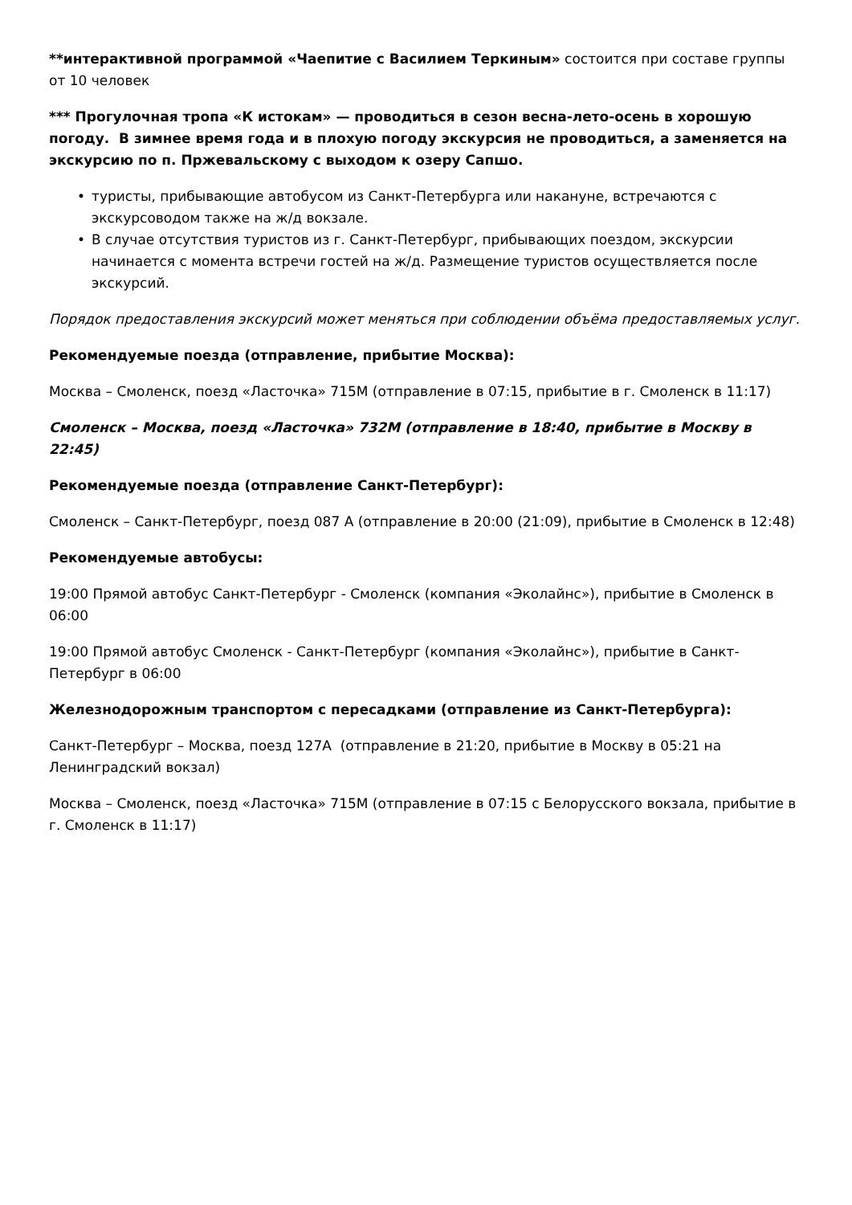**интерактивной программой «Чаепитие с Василием Теркиным» состоится при составе группы от 10 человек
*** Прогулочная тропа «К истокам» — проводиться в сезон весна-лето-осень в хорошую погоду. В зимнее время года и в плохую погоду экскурсия не проводиться, а заменяется на экскурсию по п. Пржевальскому с выходом к озеру Сапшо.
• туристы, прибывающие автобусом из Санкт-Петербурга или накануне, встречаются с экскурсоводом также на ж/д вокзале.
• В случае отсутствия туристов из г. Санкт-Петербург, прибывающих поездом, экскурсии начинается с момента встречи гостей на ж/д. Размещение туристов осуществляется после экскурсий.
Порядок предоставления экскурсий может меняться при соблюдении объёма предоставляемых услуг.
Рекомендуемые поезда (отправление, прибытие Москва):
Москва – Смоленск, поезд «Ласточка» 715М (отправление в 07:15, прибытие в г. Смоленск в 11:17)
Смоленск – Москва, поезд «Ласточка» 732М (отправление в 18:40, прибытие в Москву в 22:45)
Рекомендуемые поезда (отправление Санкт-Петербург):
Смоленск – Санкт-Петербург, поезд 087 А (отправление в 20:00 (21:09), прибытие в Смоленск в 12:48)
Рекомендуемые автобусы:
19:00 Прямой автобус Санкт-Петербург - Смоленск (компания «Эколайнс»), прибытие в Смоленск в 06:00
19:00 Прямой автобус Смоленск - Санкт-Петербург (компания «Эколайнс»), прибытие в Санкт-Петербург в 06:00
Железнодорожным транспортом с пересадками (отправление из Санкт-Петербурга):
Санкт-Петербург – Москва, поезд 127А (отправление в 21:20, прибытие в Москву в 05:21 на Ленинградский вокзал)
Москва – Смоленск, поезд «Ласточка» 715М (отправление в 07:15 с Белорусского вокзала, прибытие в г. Смоленск в 11:17)